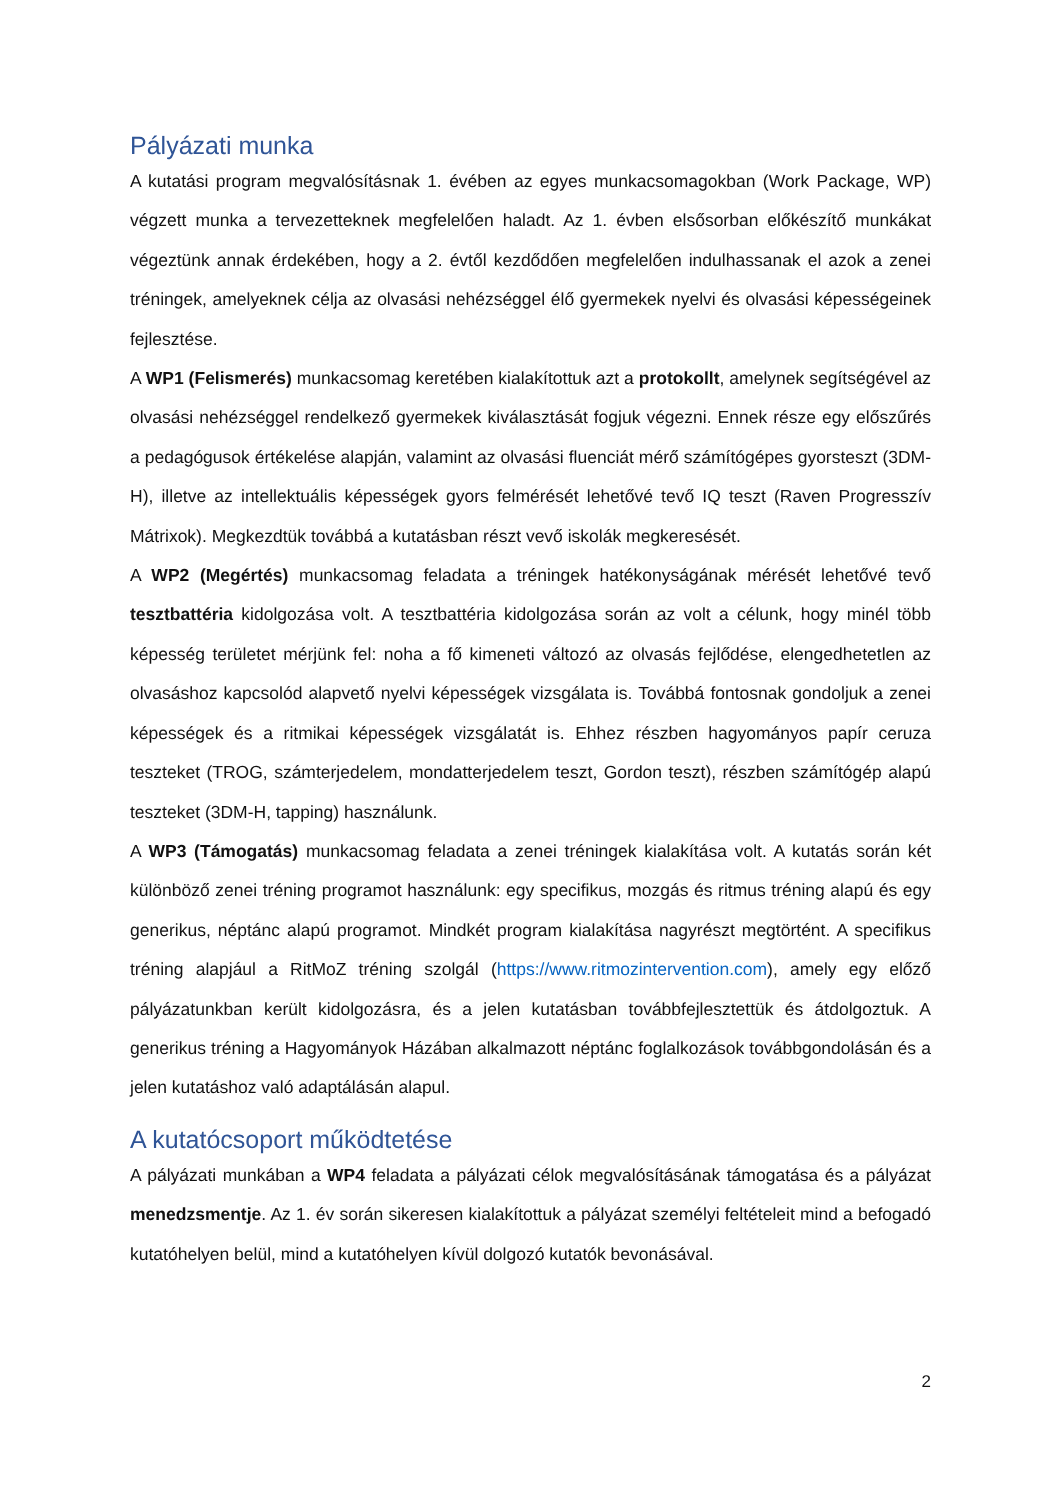Pályázati munka
A kutatási program megvalósításnak 1. évében az egyes munkacsomagokban (Work Package, WP) végzett munka a tervezetteknek megfelelően haladt. Az 1. évben elsősorban előkészítő munkákat végeztünk annak érdekében, hogy a 2. évtől kezdődően megfelelően indulhassanak el azok a zenei tréningek, amelyeknek célja az olvasási nehézséggel élő gyermekek nyelvi és olvasási képességeinek fejlesztése.
A WP1 (Felismerés) munkacsomag keretében kialakítottuk azt a protokollt, amelynek segítségével az olvasási nehézséggel rendelkező gyermekek kiválasztását fogjuk végezni. Ennek része egy előszűrés a pedagógusok értékelése alapján, valamint az olvasási fluenciát mérő számítógépes gyorsteszt (3DM-H), illetve az intellektuális képességek gyors felmérését lehetővé tevő IQ teszt (Raven Progresszív Mátrixok). Megkezdtük továbbá a kutatásban részt vevő iskolák megkeresését.
A WP2 (Megértés) munkacsomag feladata a tréningek hatékonyságának mérését lehetővé tevő tesztbattéria kidolgozása volt. A tesztbattéria kidolgozása során az volt a célunk, hogy minél több képesség területet mérjünk fel: noha a fő kimeneti változó az olvasás fejlődése, elengedhetetlen az olvasáshoz kapcsolód alapvető nyelvi képességek vizsgálata is. Továbbá fontosnak gondoljuk a zenei képességek és a ritmikai képességek vizsgálatát is. Ehhez részben hagyományos papír ceruza teszteket (TROG, számterjedelem, mondatterjedelem teszt, Gordon teszt), részben számítógép alapú teszteket (3DM-H, tapping) használunk.
A WP3 (Támogatás) munkacsomag feladata a zenei tréningek kialakítása volt. A kutatás során két különböző zenei tréning programot használunk: egy specifikus, mozgás és ritmus tréning alapú és egy generikus, néptánc alapú programot. Mindkét program kialakítása nagyrészt megtörtént. A specifikus tréning alapjául a RitMoZ tréning szolgál (https://www.ritmozintervention.com), amely egy előző pályázatunkban került kidolgozásra, és a jelen kutatásban továbbfejlesztettük és átdolgoztuk. A generikus tréning a Hagyományok Házában alkalmazott néptánc foglalkozások továbbgondolásán és a jelen kutatáshoz való adaptálásán alapul.
A kutatócsoport működtetése
A pályázati munkában a WP4 feladata a pályázati célok megvalósításának támogatása és a pályázat menedzsmentje. Az 1. év során sikeresen kialakítottuk a pályázat személyi feltételeit mind a befogadó kutatóhelyen belül, mind a kutatóhelyen kívül dolgozó kutatók bevonásával.
2